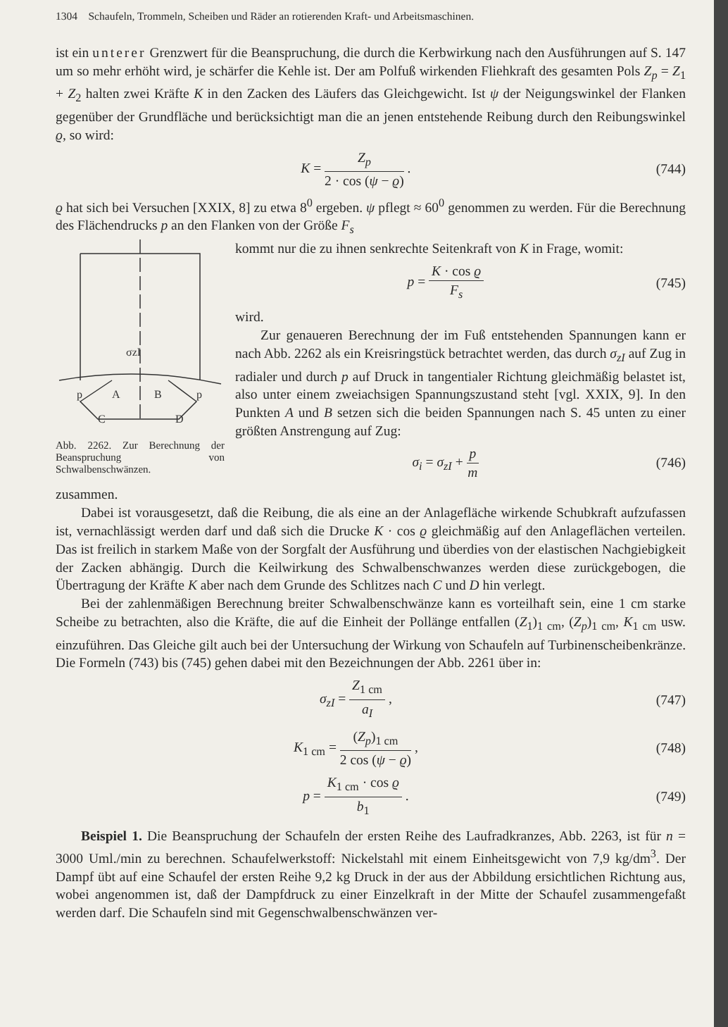1304 Schaufeln, Trommeln, Scheiben und Räder an rotierenden Kraft- und Arbeitsmaschinen.
ist ein unterer Grenzwert für die Beanspruchung, die durch die Kerbwirkung nach den Ausführungen auf S. 147 um so mehr erhöht wird, je schärfer die Kehle ist. Der am Polfuß wirkenden Fliehkraft des gesamten Pols Z<sub>p</sub> = Z<sub>1</sub> + Z<sub>2</sub> halten zwei Kräfte K in den Zacken des Läufers das Gleichgewicht. Ist ψ der Neigungswinkel der Flanken gegenüber der Grundfläche und berücksichtigt man die an jenen entstehende Reibung durch den Reibungswinkel ϱ, so wird:
K = Z<sub>p</sub> 2 · cos (ψ − ϱ) . (744)
ϱ hat sich bei Versuchen [XXIX, 8] zu etwa 8<sup>0</sup> ergeben. ψ pflegt ≈ 60<sup>0</sup> genommen zu werden. Für die Berechnung des Flächendrucks p an den Flanken von der Größe F<sub>s</sub>
σzI
p
A
B
p
C
D
Abb. 2262. Zur Berechnung der Beanspruchung von Schwalbenschwänzen.
kommt nur die zu ihnen senkrechte Seitenkraft von K in Frage, womit:
p = K · cos ϱ F<sub>s</sub> (745)
wird.
Zur genaueren Berechnung der im Fuß entstehenden Spannungen kann er nach Abb. 2262 als ein Kreisringstück betrachtet werden, das durch σ<sub>zI</sub> auf Zug in radialer und durch p auf Druck in tangentialer Richtung gleichmäßig belastet ist, also unter einem zweiachsigen Spannungszustand steht [vgl. XXIX, 9]. In den Punkten A und B setzen sich die beiden Spannungen nach S. 45 unten zu einer größten Anstrengung auf Zug:
σ<sub>i</sub> = σ<sub>zI</sub> + p m (746)
zusammen.
Dabei ist vorausgesetzt, daß die Reibung, die als eine an der Anlagefläche wirkende Schubkraft aufzufassen ist, vernachlässigt werden darf und daß sich die Drucke K · cos ϱ gleichmäßig auf den Anlageflächen verteilen. Das ist freilich in starkem Maße von der Sorgfalt der Ausführung und überdies von der elastischen Nachgiebigkeit der Zacken abhängig. Durch die Keilwirkung des Schwalbenschwanzes werden diese zurückgebogen, die Übertragung der Kräfte K aber nach dem Grunde des Schlitzes nach C und D hin verlegt.
Bei der zahlenmäßigen Berechnung breiter Schwalbenschwänze kann es vorteilhaft sein, eine 1 cm starke Scheibe zu betrachten, also die Kräfte, die auf die Einheit der Pollänge entfallen (Z<sub>1</sub>)<sub>1 cm</sub>, (Z<sub>p</sub>)<sub>1 cm</sub>, K<sub>1 cm</sub> usw. einzuführen. Das Gleiche gilt auch bei der Untersuchung der Wirkung von Schaufeln auf Turbinenscheibenkränze. Die Formeln (743) bis (745) gehen dabei mit den Bezeichnungen der Abb. 2261 über in:
σ<sub>zI</sub> = Z<sub>1 cm</sub> a<sub>I</sub> , (747)
K<sub>1 cm</sub> = (Z<sub>p</sub>)<sub>1 cm</sub> 2 cos (ψ − ϱ) ,
(748)
p = K<sub>1 cm</sub> · cos ϱ b<sub>1</sub> . (749)
Beispiel 1. Die Beanspruchung der Schaufeln der ersten Reihe des Laufradkranzes, Abb. 2263, ist für n = 3000 Uml./min zu berechnen. Schaufelwerkstoff: Nickelstahl mit einem Einheitsgewicht von 7,9 kg/dm<sup>3</sup>. Der Dampf übt auf eine Schaufel der ersten Reihe 9,2 kg Druck in der aus der Abbildung ersichtlichen Richtung aus, wobei angenommen ist, daß der Dampfdruck zu einer Einzelkraft in der Mitte der Schaufel zusammengefaßt werden darf. Die Schaufeln sind mit Gegenschwalbenschwänzen ver-